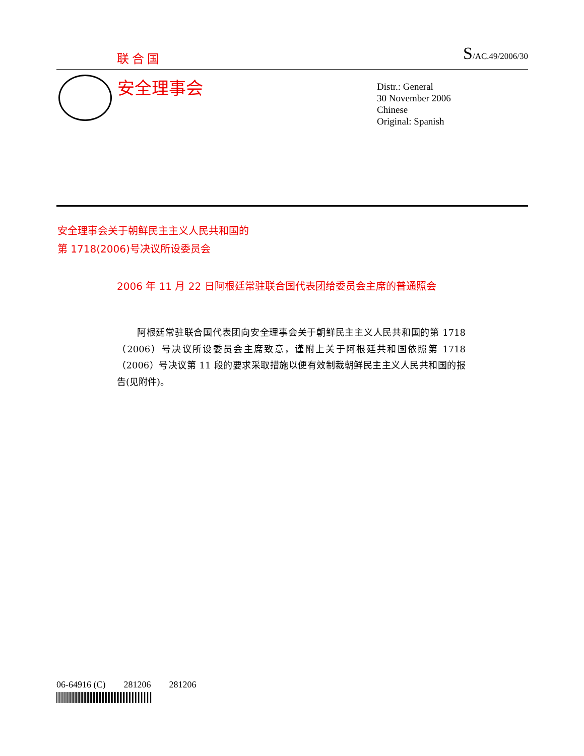联合国 S/AC.49/2006/30
安全理事会
Distr.: General
30 November 2006
Chinese
Original: Spanish
安全理事会关于朝鲜民主主义人民共和国的
第 1718(2006)号决议所设委员会
2006 年 11 月 22 日阿根廷常驻联合国代表团给委员会主席的普通照会
阿根廷常驻联合国代表团向安全理事会关于朝鲜民主主义人民共和国的第 1718（2006）号决议所设委员会主席致意，谨附上关于阿根廷共和国依照第 1718（2006）号决议第 11 段的要求采取措施以便有效制裁朝鲜民主主义人民共和国的报告(见附件)。
06-64916 (C) 281206 281206